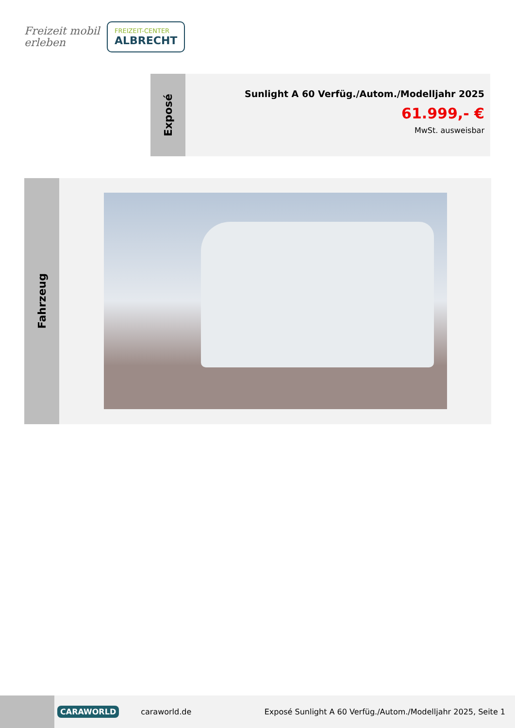Freizeit mobil erleben
FREIZEIT-CENTER
ALBRECHT
Exposé
Sunlight A 60 Verfüg./Autom./Modelljahr 2025
61.999,- €
MwSt. ausweisbar
Fahrzeug
CARAWORLD caraworld.de Exposé Sunlight A 60 Verfüg./Autom./Modelljahr 2025, Seite 1